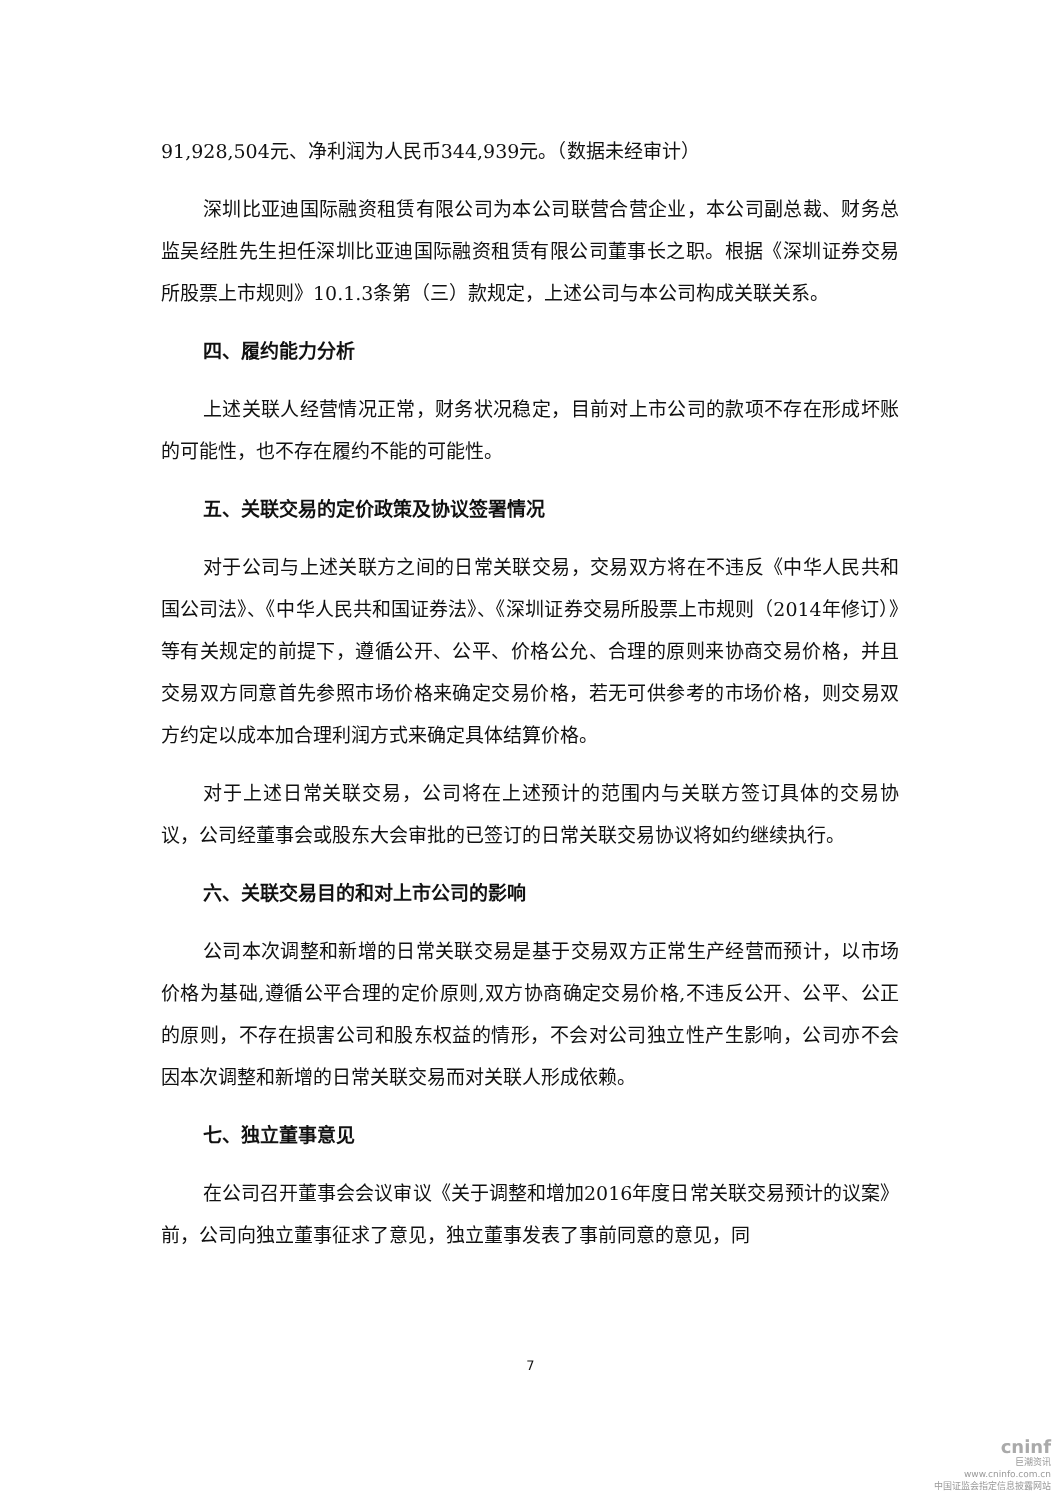91,928,504元、净利润为人民币344,939元。（数据未经审计）
深圳比亚迪国际融资租赁有限公司为本公司联营合营企业，本公司副总裁、财务总监吴经胜先生担任深圳比亚迪国际融资租赁有限公司董事长之职。根据《深圳证券交易所股票上市规则》10.1.3条第（三）款规定，上述公司与本公司构成关联关系。
四、履约能力分析
上述关联人经营情况正常，财务状况稳定，目前对上市公司的款项不存在形成坏账的可能性，也不存在履约不能的可能性。
五、关联交易的定价政策及协议签署情况
对于公司与上述关联方之间的日常关联交易，交易双方将在不违反《中华人民共和国公司法》、《中华人民共和国证券法》、《深圳证券交易所股票上市规则（2014年修订）》等有关规定的前提下，遵循公开、公平、价格公允、合理的原则来协商交易价格，并且交易双方同意首先参照市场价格来确定交易价格，若无可供参考的市场价格，则交易双方约定以成本加合理利润方式来确定具体结算价格。
对于上述日常关联交易，公司将在上述预计的范围内与关联方签订具体的交易协议，公司经董事会或股东大会审批的已签订的日常关联交易协议将如约继续执行。
六、关联交易目的和对上市公司的影响
公司本次调整和新增的日常关联交易是基于交易双方正常生产经营而预计，以市场价格为基础,遵循公平合理的定价原则,双方协商确定交易价格,不违反公开、公平、公正的原则，不存在损害公司和股东权益的情形，不会对公司独立性产生影响，公司亦不会因本次调整和新增的日常关联交易而对关联人形成依赖。
七、独立董事意见
在公司召开董事会会议审议《关于调整和增加2016年度日常关联交易预计的议案》前，公司向独立董事征求了意见，独立董事发表了事前同意的意见，同
7
cninf
巨潮资讯
www.cninfo.com.cn
中国证监会指定信息披露网站